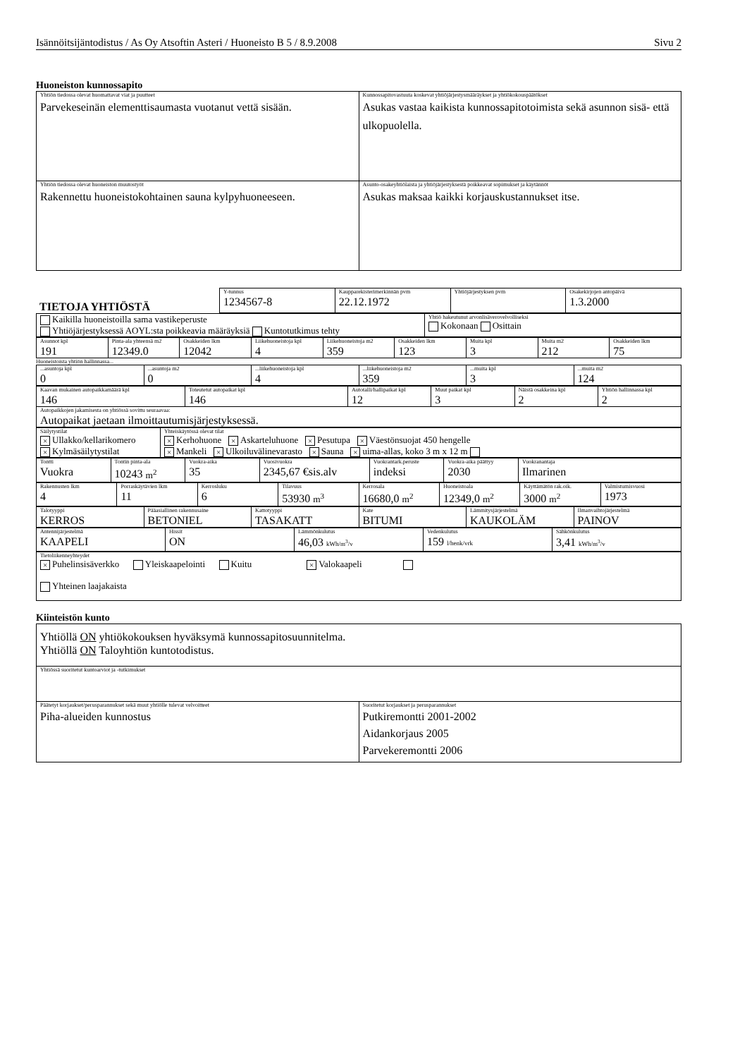Isännöitsijäntodistus / As Oy Atsoftin Asteri / Huoneisto B 5 / 8.9.2008 Sivu 2
Huoneiston kunnossapito
| Yhtiön tiedossa olevat huomattavat viat ja puutteet Parvekeseinän elementtisaumasta vuotanut vettä sisään. | Kunnossapitovastuuta koskevat yhtiöjärjestysmääräykset ja yhtiökokouspäätökset Asukas vastaa kaikista kunnossapitotoimista sekä asunnon sisä- että ulkopuolella. |
| Yhtiön tiedossa olevat huoneiston muutostyöt Rakennettu huoneistokohtainen sauna kylpyhuoneeseen. | Asunto-osakeyhtiölaista ja yhtiöjärjestyksestä poikkeavat sopimukset ja käytännöt Asukas maksaa kaikki korjauskustannukset itse. |
| TIETOJA YHTIÖSTÄ | Y-tunnus 1234567-8 | Kaupparekisterimerkinnän pvm 22.12.1972 | Yhtiöjärjestyksen pvm | Osakekirjojen antopäivä 1.3.2000 |
| Kaikilla huoneistoilla sama vastikeperuste Yhtiöjärjestyksessä AOYL:sta poikkeavia määräyksiä Kuntotutkimus tehty | Yhtiö hakeutunut arvonlisäverovelvolliseksi Kokonaan Osittain |
| Asunnot kpl 191 | Pinta-ala yhteensä m2 12349.0 | Osakkeiden lkm 12042 | Liikehuoneistoja kpl 4 | Liikehuoneistoja m2 359 | Osakkeiden lkm 123 | Muita kpl 3 | Muita m2 212 | Osakkeiden lkm 75 |
Huoneistoista yhtiön hallinnassa...
| ...asuntoja kpl 0 | ...asuntoja m2 0 | ...liikehuoneistoja kpl 4 | ...liikehuoneistoja m2 359 | ...muita kpl 3 | ...muita m2 124 |
| Kaavan mukainen autopaikkamäärä kpl 146 | Toteutetut autopaikat kpl 146 | Autotalli/hallipaikat kpl 12 | Muut paikat kpl 3 | Näistä osakkeina kpl 2 | Yhtiön hallinnassa kpl 2 |
| Autopaikkojen jakamisesta on yhtiössä sovittu seuraavaa: Autopaikat jaetaan ilmoittautumisjärjestyksessä. | | | | | |
| Säilytystilat × Ullakko/kellarikomero × Kylmäsäilytystilat | Yhteiskäytössä olevat tilat × Kerhohuone × Askarteluhuone × Pesutupa × Väestönsuojat 450 hengelle × Mankeli × Ulkoiluvälinevarasto × Sauna × uima-allas, koko 3 m x 12 m |
| Tontti Vuokra | Tontin pinta-ala 10243 m<sup>2</sup> | Vuokra-aika 35 | Vuosivuokra 2345,67 €sis.alv | Vuokrantark.peruste indeksi | Vuokra-aika päättyy 2030 | Vuokranantaja Ilmarinen |
| Rakennusten lkm 4 | Porraskäytävien lkm 11 | Kerrosluku 6 | Tilavuus 53930 m<sup>3</sup> | Kerrosala 16680,0 m<sup>2</sup> | Huoneistoala 12349,0 m<sup>2</sup> | Käyttämätön rak.oik. 3000 m<sup>2</sup> | Valmistumisvuosi 1973 |
| Talotyyppi KERROS | Pääasiallinen rakennusaine BETONIEL | Kattotyyppi TASAKATT | Kate BITUMI | Lämmitysjärjestelmä KAUKOLÄM | Ilmanvaihtojärjestelmä PAINOV |
| Antennijärjestelmä KAAPELI | Hissit ON | Lämmönkulutus 46,03 kWh/m<sup>3</sup>/v | Vedenkulutus 159 l/henk/vrk | Sähkönkulutus 3,41 kWh/m<sup>3</sup>/v |
| Tietoliikenneyhteydet × Puhelinsisäverkko Yleiskaapelointi Kuitu × Valokaapeli Yhteinen laajakaista |
Kiinteistön kunto
| Yhtiöllä ON yhtiökokouksen hyväksymä kunnossapitosuunnitelma. Yhtiöllä ON Taloyhtiön kuntotodistus. | |
| Yhtiössä suoritetut kuntoarviot ja -tutkimukset | |
| Päätetyt korjaukset/perusparannukset sekä muut yhtiölle tulevat velvoitteet Piha-alueiden kunnostus | Suoritetut korjaukset ja perusparannukset Putkiremontti 2001-2002 Aidankorjaus 2005 Parvekeremontti 2006 |